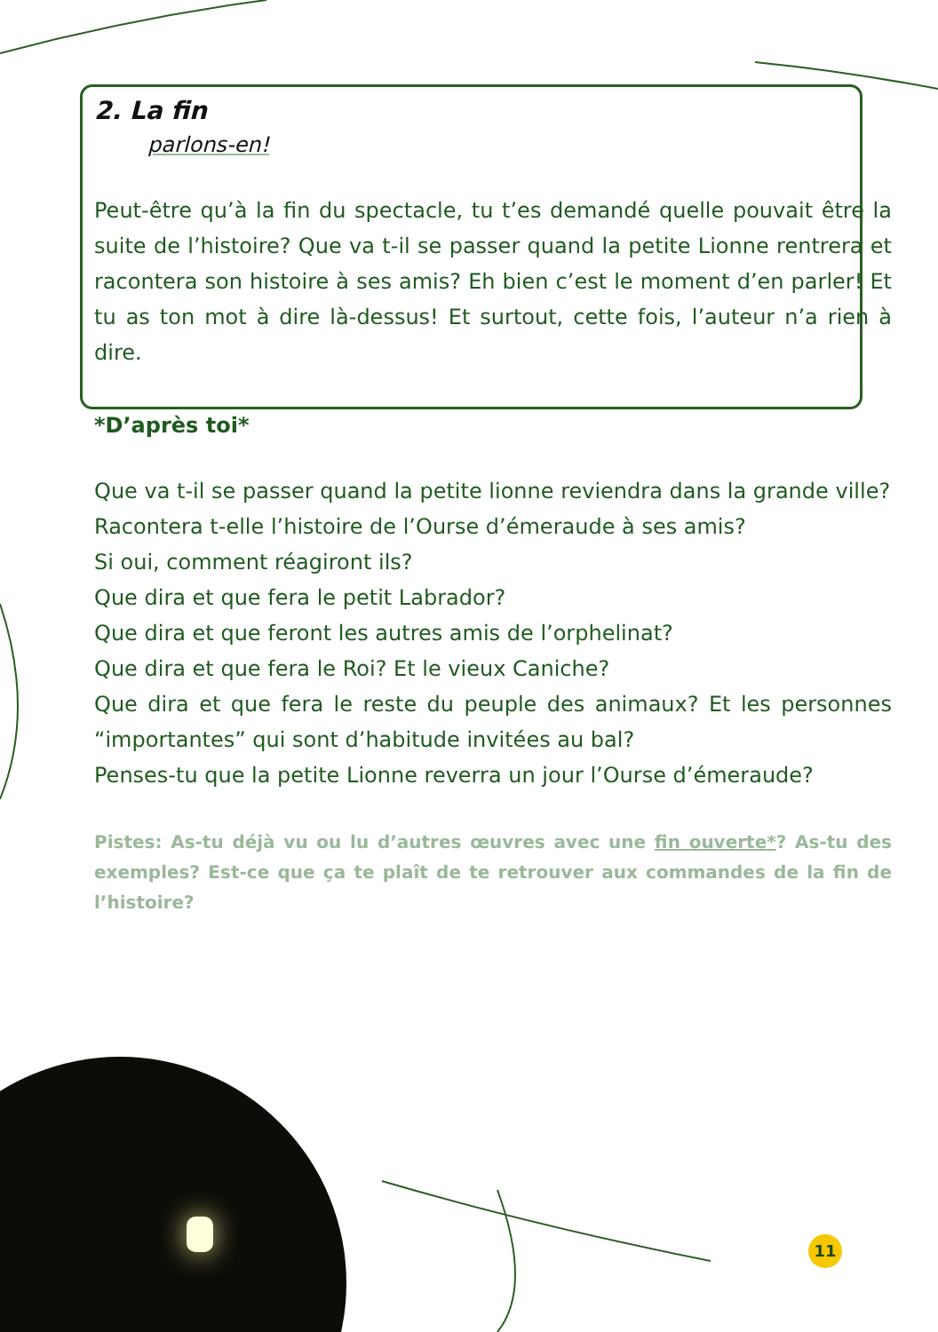2. La fin
parlons-en!
Peut-être qu’à la fin du spectacle, tu t’es demandé quelle pouvait être la suite de l’histoire? Que va t-il se passer quand la petite Lionne rentrera et racontera son histoire à ses amis? Eh bien c’est le moment d’en parler! Et tu as ton mot à dire là-dessus! Et surtout, cette fois, l’auteur n’a rien à dire.
*D’après toi*
Que va t-il se passer quand la petite lionne reviendra dans la grande ville?
Racontera t-elle l’histoire de l’Ourse d’émeraude à ses amis?
Si oui, comment réagiront ils?
Que dira et que fera le petit Labrador?
Que dira et que feront les autres amis de l’orphelinat?
Que dira et que fera le Roi? Et le vieux Caniche?
Que dira et que fera le reste du peuple des animaux? Et les personnes “importantes” qui sont d’habitude invitées au bal?
Penses-tu que la petite Lionne reverra un jour l’Ourse d’émeraude?
Pistes: As-tu déjà vu ou lu d’autres œuvres avec une fin ouverte*? As-tu des exemples? Est-ce que ça te plaît de te retrouver aux commandes de la fin de l’histoire?
11